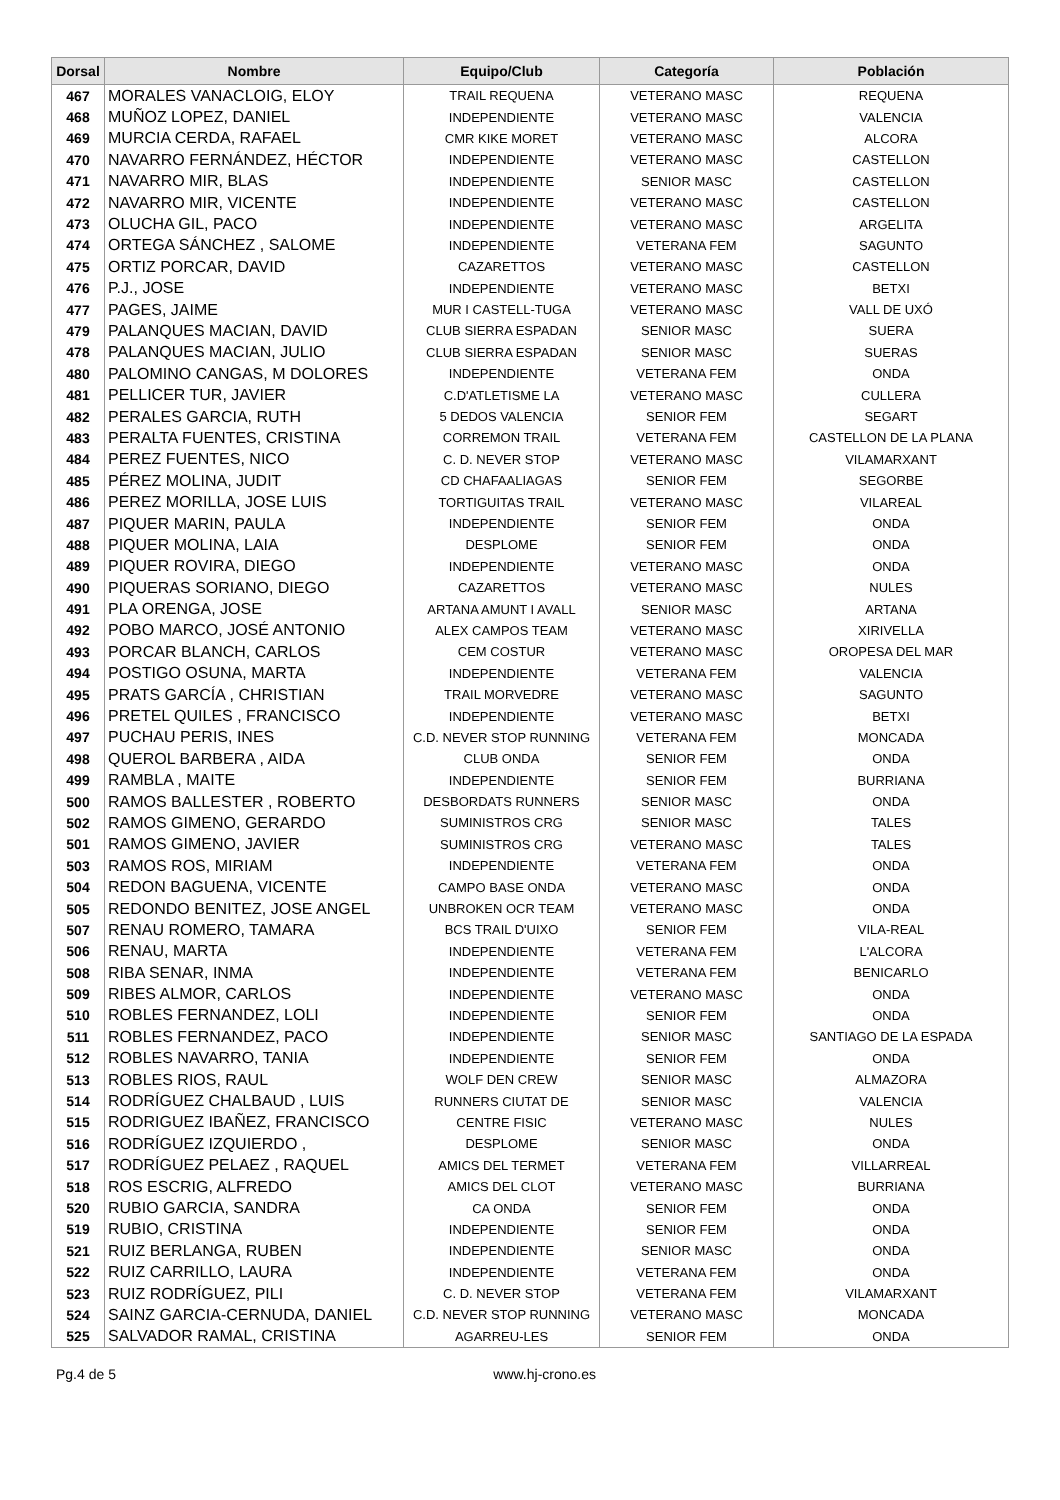| Dorsal | Nombre | Equipo/Club | Categoría | Población |
| --- | --- | --- | --- | --- |
| 467 | MORALES VANACLOIG, ELOY | TRAIL REQUENA | VETERANO MASC | REQUENA |
| 468 | MUÑOZ LOPEZ, DANIEL | INDEPENDIENTE | VETERANO MASC | VALENCIA |
| 469 | MURCIA CERDA, RAFAEL | CMR KIKE MORET | VETERANO MASC | ALCORA |
| 470 | NAVARRO FERNÁNDEZ, HÉCTOR | INDEPENDIENTE | VETERANO MASC | CASTELLON |
| 471 | NAVARRO MIR, BLAS | INDEPENDIENTE | SENIOR MASC | CASTELLON |
| 472 | NAVARRO MIR, VICENTE | INDEPENDIENTE | VETERANO MASC | CASTELLON |
| 473 | OLUCHA GIL, PACO | INDEPENDIENTE | VETERANO MASC | ARGELITA |
| 474 | ORTEGA SÁNCHEZ , SALOME | INDEPENDIENTE | VETERANA FEM | SAGUNTO |
| 475 | ORTIZ PORCAR, DAVID | CAZARETTOS | VETERANO MASC | CASTELLON |
| 476 | P.J., JOSE | INDEPENDIENTE | VETERANO MASC | BETXI |
| 477 | PAGES, JAIME | MUR I CASTELL-TUGA | VETERANO MASC | VALL DE UXÓ |
| 479 | PALANQUES MACIAN, DAVID | CLUB SIERRA ESPADAN | SENIOR MASC | SUERA |
| 478 | PALANQUES MACIAN, JULIO | CLUB SIERRA ESPADAN | SENIOR MASC | SUERAS |
| 480 | PALOMINO CANGAS, M DOLORES | INDEPENDIENTE | VETERANA FEM | ONDA |
| 481 | PELLICER TUR, JAVIER | C.D'ATLETISME LA | VETERANO MASC | CULLERA |
| 482 | PERALES GARCIA, RUTH | 5 DEDOS VALENCIA | SENIOR FEM | SEGART |
| 483 | PERALTA FUENTES, CRISTINA | CORREMON TRAIL | VETERANA FEM | CASTELLON DE LA PLANA |
| 484 | PEREZ FUENTES, NICO | C. D. NEVER STOP | VETERANO MASC | VILAMARXANT |
| 485 | PÉREZ MOLINA, JUDIT | CD CHAFAALIAGAS | SENIOR FEM | SEGORBE |
| 486 | PEREZ MORILLA, JOSE LUIS | TORTIGUITAS TRAIL | VETERANO MASC | VILAREAL |
| 487 | PIQUER MARIN, PAULA | INDEPENDIENTE | SENIOR FEM | ONDA |
| 488 | PIQUER MOLINA, LAIA | DESPLOME | SENIOR FEM | ONDA |
| 489 | PIQUER ROVIRA, DIEGO | INDEPENDIENTE | VETERANO MASC | ONDA |
| 490 | PIQUERAS SORIANO, DIEGO | CAZARETTOS | VETERANO MASC | NULES |
| 491 | PLA ORENGA, JOSE | ARTANA AMUNT I AVALL | SENIOR MASC | ARTANA |
| 492 | POBO MARCO, JOSÉ ANTONIO | ALEX CAMPOS TEAM | VETERANO MASC | XIRIVELLA |
| 493 | PORCAR BLANCH, CARLOS | CEM COSTUR | VETERANO MASC | OROPESA DEL MAR |
| 494 | POSTIGO OSUNA, MARTA | INDEPENDIENTE | VETERANA FEM | VALENCIA |
| 495 | PRATS GARCÍA , CHRISTIAN | TRAIL MORVEDRE | VETERANO MASC | SAGUNTO |
| 496 | PRETEL QUILES , FRANCISCO | INDEPENDIENTE | VETERANO MASC | BETXI |
| 497 | PUCHAU PERIS, INES | C.D. NEVER STOP RUNNING | VETERANA FEM | MONCADA |
| 498 | QUEROL BARBERA , AIDA | CLUB ONDA | SENIOR FEM | ONDA |
| 499 | RAMBLA , MAITE | INDEPENDIENTE | SENIOR FEM | BURRIANA |
| 500 | RAMOS BALLESTER , ROBERTO | DESBORDATS RUNNERS | SENIOR MASC | ONDA |
| 502 | RAMOS GIMENO, GERARDO | SUMINISTROS CRG | SENIOR MASC | TALES |
| 501 | RAMOS GIMENO, JAVIER | SUMINISTROS CRG | VETERANO MASC | TALES |
| 503 | RAMOS ROS, MIRIAM | INDEPENDIENTE | VETERANA FEM | ONDA |
| 504 | REDON BAGUENA, VICENTE | CAMPO BASE ONDA | VETERANO MASC | ONDA |
| 505 | REDONDO BENITEZ, JOSE ANGEL | UNBROKEN OCR TEAM | VETERANO MASC | ONDA |
| 507 | RENAU ROMERO, TAMARA | BCS TRAIL D'UIXO | SENIOR FEM | VILA-REAL |
| 506 | RENAU, MARTA | INDEPENDIENTE | VETERANA FEM | L'ALCORA |
| 508 | RIBA SENAR, INMA | INDEPENDIENTE | VETERANA FEM | BENICARLO |
| 509 | RIBES ALMOR, CARLOS | INDEPENDIENTE | VETERANO MASC | ONDA |
| 510 | ROBLES FERNANDEZ, LOLI | INDEPENDIENTE | SENIOR FEM | ONDA |
| 511 | ROBLES FERNANDEZ, PACO | INDEPENDIENTE | SENIOR MASC | SANTIAGO DE LA ESPADA |
| 512 | ROBLES NAVARRO, TANIA | INDEPENDIENTE | SENIOR FEM | ONDA |
| 513 | ROBLES RIOS, RAUL | WOLF DEN CREW | SENIOR MASC | ALMAZORA |
| 514 | RODRÍGUEZ CHALBAUD , LUIS | RUNNERS CIUTAT DE | SENIOR MASC | VALENCIA |
| 515 | RODRIGUEZ IBAÑEZ, FRANCISCO | CENTRE FISIC | VETERANO MASC | NULES |
| 516 | RODRÍGUEZ IZQUIERDO , | DESPLOME | SENIOR MASC | ONDA |
| 517 | RODRÍGUEZ PELAEZ , RAQUEL | AMICS DEL TERMET | VETERANA FEM | VILLARREAL |
| 518 | ROS ESCRIG, ALFREDO | AMICS DEL CLOT | VETERANO MASC | BURRIANA |
| 520 | RUBIO GARCIA, SANDRA | CA ONDA | SENIOR FEM | ONDA |
| 519 | RUBIO, CRISTINA | INDEPENDIENTE | SENIOR FEM | ONDA |
| 521 | RUIZ BERLANGA, RUBEN | INDEPENDIENTE | SENIOR MASC | ONDA |
| 522 | RUIZ CARRILLO, LAURA | INDEPENDIENTE | VETERANA FEM | ONDA |
| 523 | RUIZ RODRÍGUEZ, PILI | C. D. NEVER STOP | VETERANA FEM | VILAMARXANT |
| 524 | SAINZ GARCIA-CERNUDA, DANIEL | C.D. NEVER STOP RUNNING | VETERANO MASC | MONCADA |
| 525 | SALVADOR RAMAL, CRISTINA | AGARREU-LES | SENIOR FEM | ONDA |
Pg.4 de 5 www.hj-crono.es